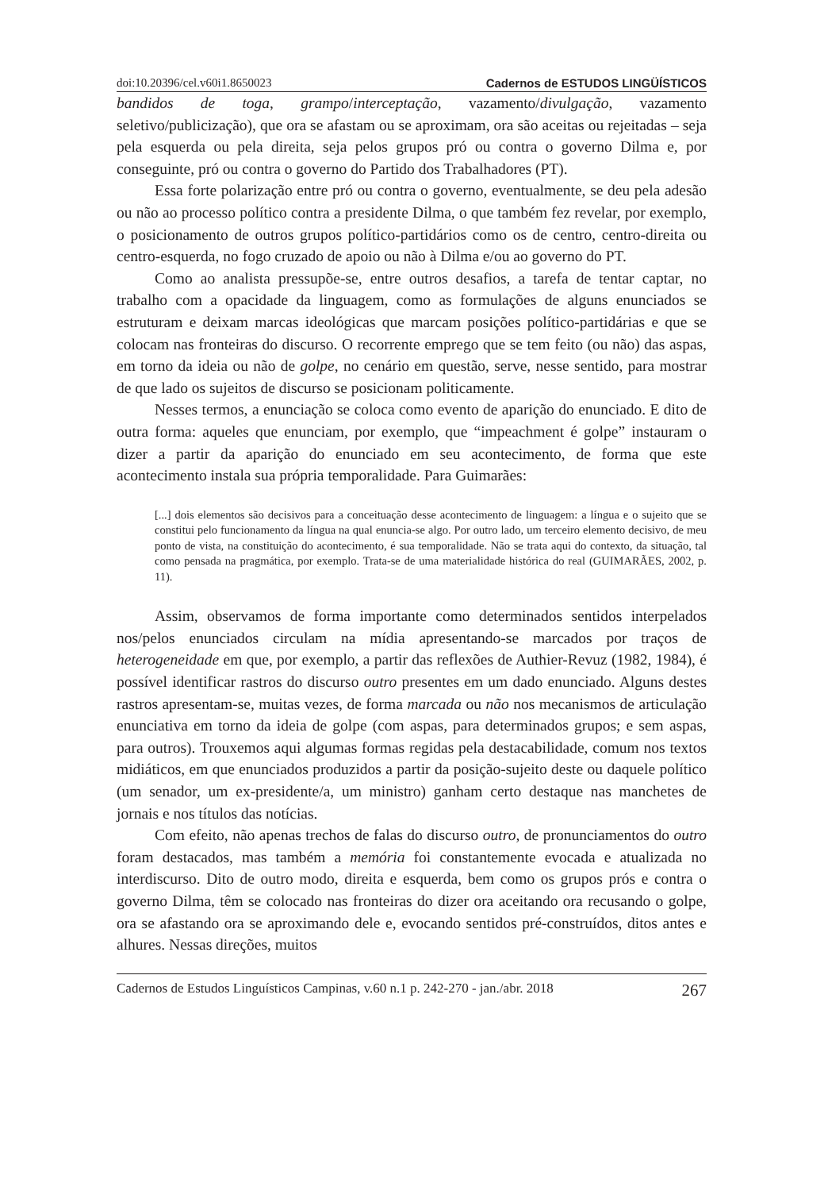doi:10.20396/cel.v60i1.8650023 Cadernos de ESTUDOS LINGÜÍSTICOS
bandidos de toga, grampo/interceptação, vazamento/divulgação, vazamento seletivo/publicização), que ora se afastam ou se aproximam, ora são aceitas ou rejeitadas – seja pela esquerda ou pela direita, seja pelos grupos pró ou contra o governo Dilma e, por conseguinte, pró ou contra o governo do Partido dos Trabalhadores (PT).
Essa forte polarização entre pró ou contra o governo, eventualmente, se deu pela adesão ou não ao processo político contra a presidente Dilma, o que também fez revelar, por exemplo, o posicionamento de outros grupos político-partidários como os de centro, centro-direita ou centro-esquerda, no fogo cruzado de apoio ou não à Dilma e/ou ao governo do PT.
Como ao analista pressupõe-se, entre outros desafios, a tarefa de tentar captar, no trabalho com a opacidade da linguagem, como as formulações de alguns enunciados se estruturam e deixam marcas ideológicas que marcam posições político-partidárias e que se colocam nas fronteiras do discurso. O recorrente emprego que se tem feito (ou não) das aspas, em torno da ideia ou não de golpe, no cenário em questão, serve, nesse sentido, para mostrar de que lado os sujeitos de discurso se posicionam politicamente.
Nesses termos, a enunciação se coloca como evento de aparição do enunciado. E dito de outra forma: aqueles que enunciam, por exemplo, que “impeachment é golpe” instauram o dizer a partir da aparição do enunciado em seu acontecimento, de forma que este acontecimento instala sua própria temporalidade. Para Guimarães:
[...] dois elementos são decisivos para a conceituação desse acontecimento de linguagem: a língua e o sujeito que se constitui pelo funcionamento da língua na qual enuncia-se algo. Por outro lado, um terceiro elemento decisivo, de meu ponto de vista, na constituição do acontecimento, é sua temporalidade. Não se trata aqui do contexto, da situação, tal como pensada na pragmática, por exemplo. Trata-se de uma materialidade histórica do real (GUIMARÃES, 2002, p. 11).
Assim, observamos de forma importante como determinados sentidos interpelados nos/pelos enunciados circulam na mídia apresentando-se marcados por traços de heterogeneidade em que, por exemplo, a partir das reflexões de Authier-Revuz (1982, 1984), é possível identificar rastros do discurso outro presentes em um dado enunciado. Alguns destes rastros apresentam-se, muitas vezes, de forma marcada ou não nos mecanismos de articulação enunciativa em torno da ideia de golpe (com aspas, para determinados grupos; e sem aspas, para outros). Trouxemos aqui algumas formas regidas pela destacabilidade, comum nos textos midiáticos, em que enunciados produzidos a partir da posição-sujeito deste ou daquele político (um senador, um ex-presidente/a, um ministro) ganham certo destaque nas manchetes de jornais e nos títulos das notícias.
Com efeito, não apenas trechos de falas do discurso outro, de pronunciamentos do outro foram destacados, mas também a memória foi constantemente evocada e atualizada no interdiscurso. Dito de outro modo, direita e esquerda, bem como os grupos prós e contra o governo Dilma, têm se colocado nas fronteiras do dizer ora aceitando ora recusando o golpe, ora se afastando ora se aproximando dele e, evocando sentidos pré-construídos, ditos antes e alhures. Nessas direções, muitos
Cadernos de Estudos Linguísticos Campinas, v.60 n.1 p. 242-270 - jan./abr. 2018 267